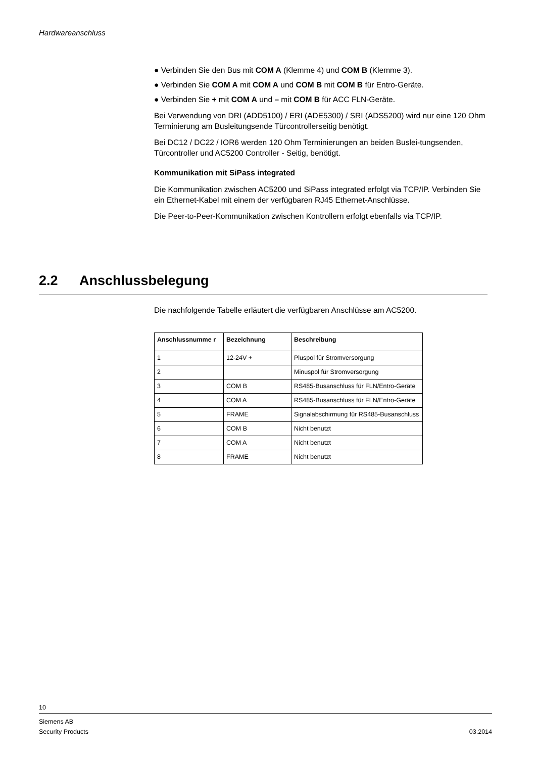Hardwareanschluss
● Verbinden Sie den Bus mit COM A (Klemme 4) und COM B (Klemme 3).
● Verbinden Sie COM A mit COM A und COM B mit COM B für Entro-Geräte.
● Verbinden Sie + mit COM A und – mit COM B für ACC FLN-Geräte.
Bei Verwendung von DRI (ADD5100) / ERI (ADE5300) / SRI (ADS5200) wird nur eine 120 Ohm Terminierung am Busleitungsende Türcontrollerseitig benötigt.
Bei DC12 / DC22 / IOR6 werden 120 Ohm Terminierungen an beiden Buslei-tungsenden, Türcontroller und AC5200 Controller - Seitig, benötigt.
Kommunikation mit SiPass integrated
Die Kommunikation zwischen AC5200 und SiPass integrated erfolgt via TCP/IP. Verbinden Sie ein Ethernet-Kabel mit einem der verfügbaren RJ45 Ethernet-Anschlüsse.
Die Peer-to-Peer-Kommunikation zwischen Kontrollern erfolgt ebenfalls via TCP/IP.
2.2 Anschlussbelegung
Die nachfolgende Tabelle erläutert die verfügbaren Anschlüsse am AC5200.
| Anschlussnumme r | Bezeichnung | Beschreibung |
| --- | --- | --- |
| 1 | 12-24V + | Pluspol für Stromversorgung |
| 2 | | Minuspol für Stromversorgung |
| 3 | COM B | RS485-Busanschluss für FLN/Entro-Geräte |
| 4 | COM A | RS485-Busanschluss für FLN/Entro-Geräte |
| 5 | FRAME | Signalabschirmung für RS485-Busanschluss |
| 6 | COM B | Nicht benutzt |
| 7 | COM A | Nicht benutzt |
| 8 | FRAME | Nicht benutzt |
10
Siemens AB
Security Products
03.2014